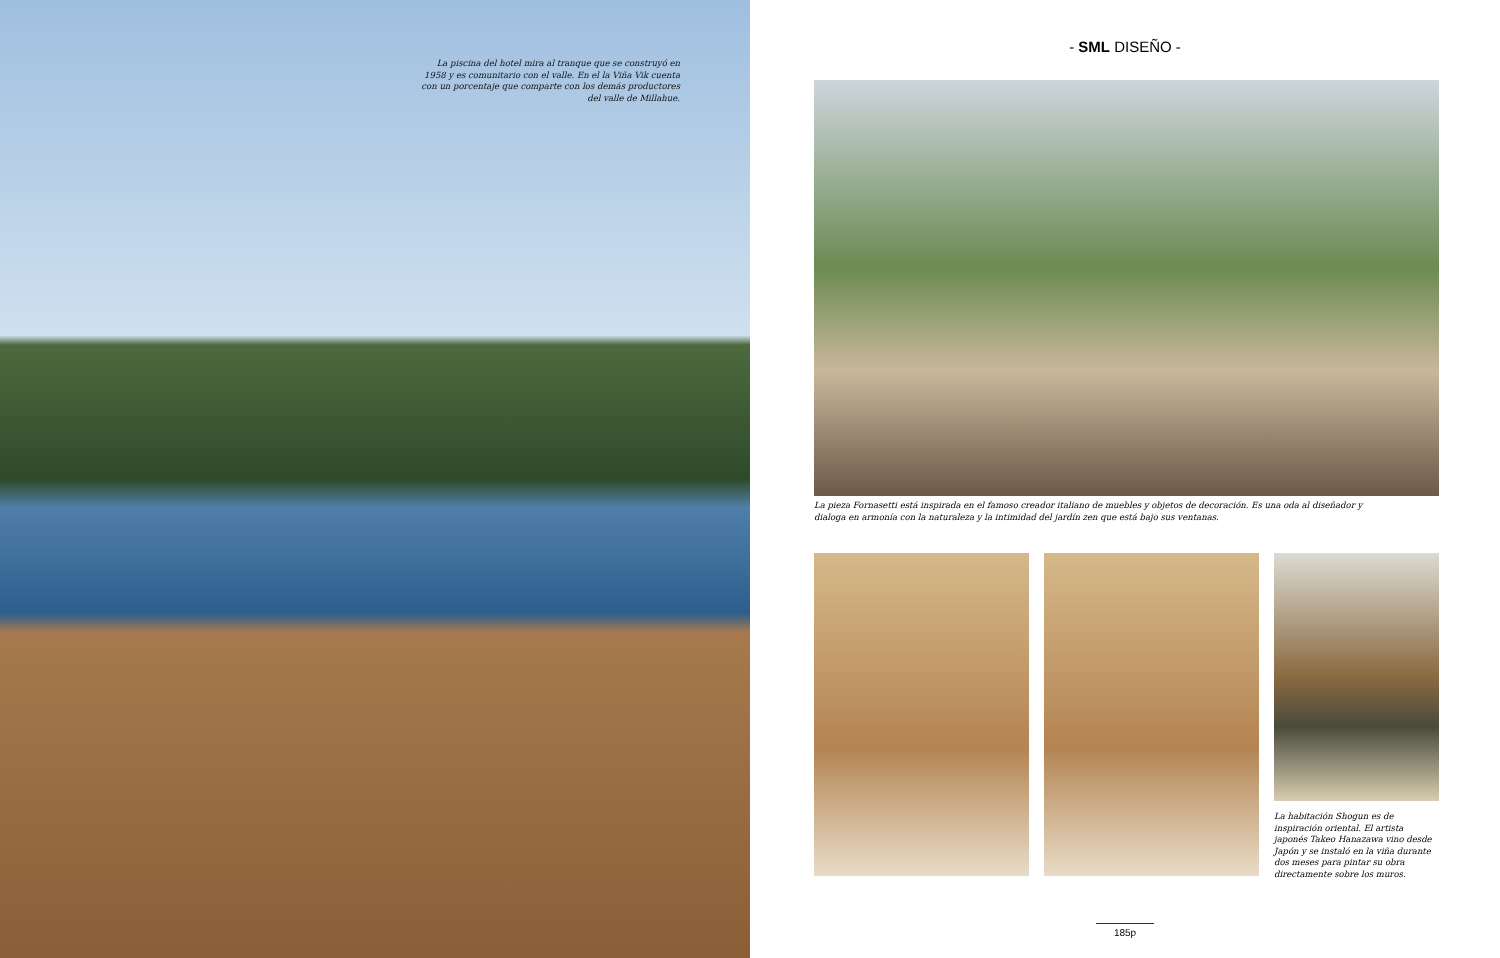La piscina del hotel mira al tranque que se construyó en 1958 y es comunitario con el valle. En el la Viña Vik cuenta con un porcentaje que comparte con los demás productores del valle de Millahue.
- SML DISEÑO -
La pieza Fornasetti está inspirada en el famoso creador italiano de muebles y objetos de decoración. Es una oda al diseñador y dialoga en armonía con la naturaleza y la intimidad del jardín zen que está bajo sus ventanas.
La habitación Shogun es de inspiración oriental. El artista japonés Takeo Hanazawa vino desde Japón y se instaló en la viña durante dos meses para pintar su obra directamente sobre los muros.
185p